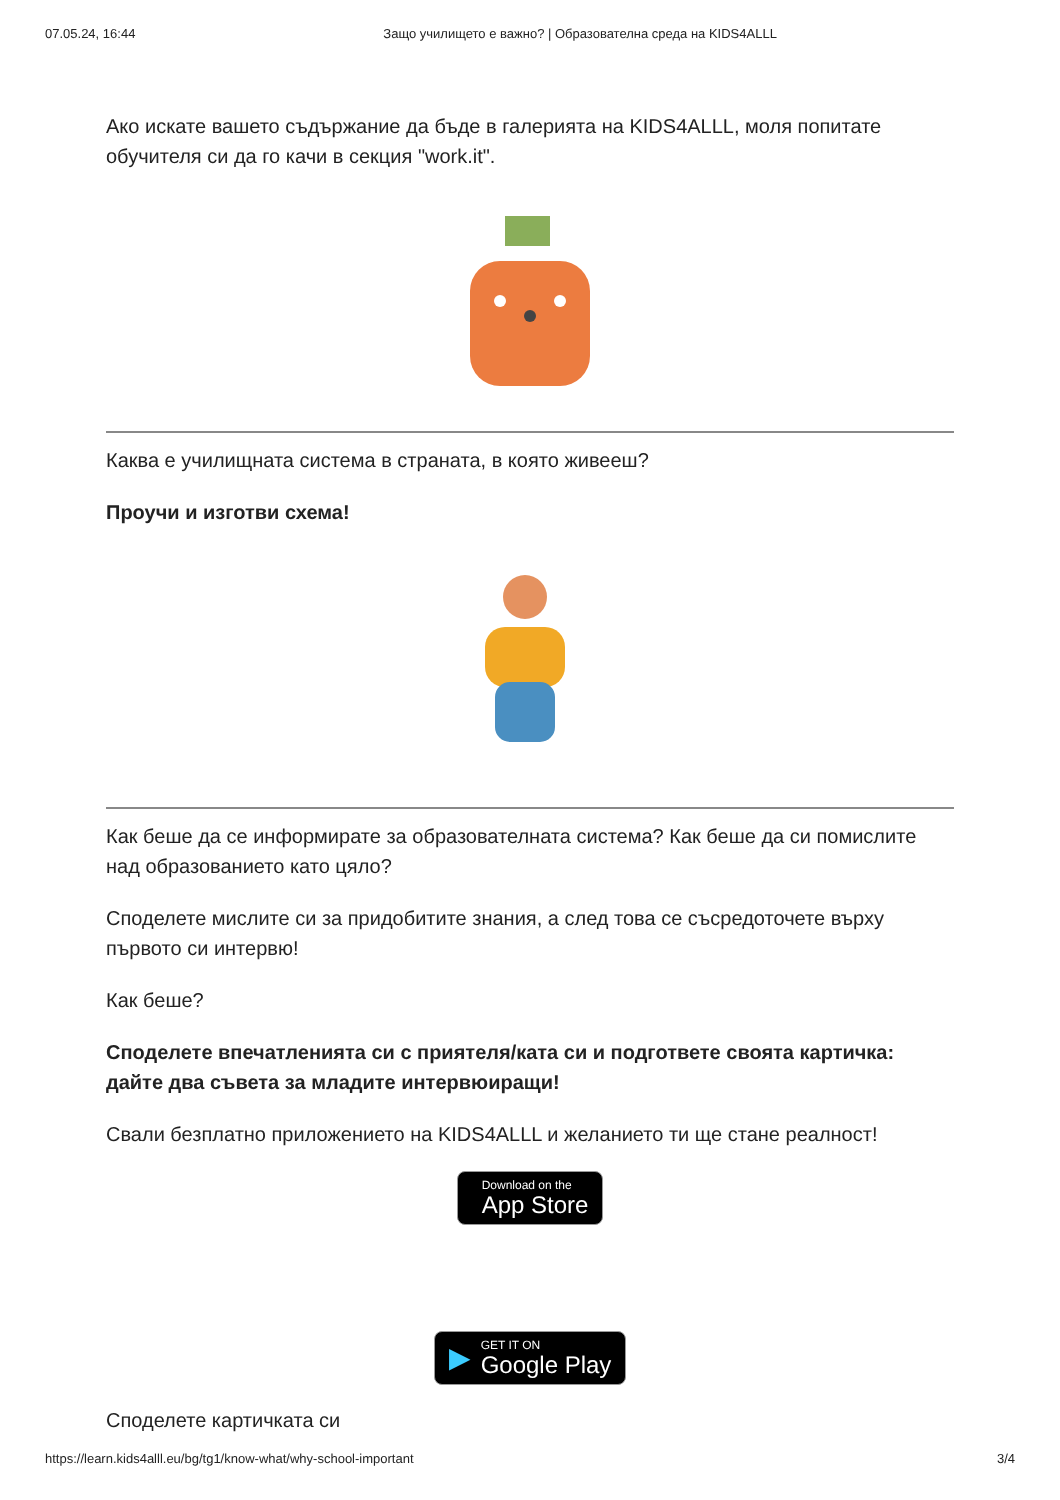07.05.24, 16:44 Защо училището е важно? | Образователна среда на KIDS4ALLL
Ако искате вашето съдържание да бъде в галерията на KIDS4ALLL, моля попитате обучителя си да го качи в секция "work.it".
Каква е училищната система в страната, в която живееш?
Проучи и изготви схема!
Как беше да се информирате за образователната система? Как беше да си помислите над образованието като цяло?
Споделете мислите си за придобитите знания, а след това се съсредоточете върху първото си интервю!
Как беше?
Споделете впечатленията си с приятеля/ката си и подгответе своята картичка: дайте два съвета за младите интервюиращи!
Свали безплатно приложението на KIDS4ALLL и желанието ти ще стане реалност!
Download on the
App Store
▶
GET IT ON
Google Play
Споделете картичката си
https://learn.kids4alll.eu/bg/tg1/know-what/why-school-important 3/4